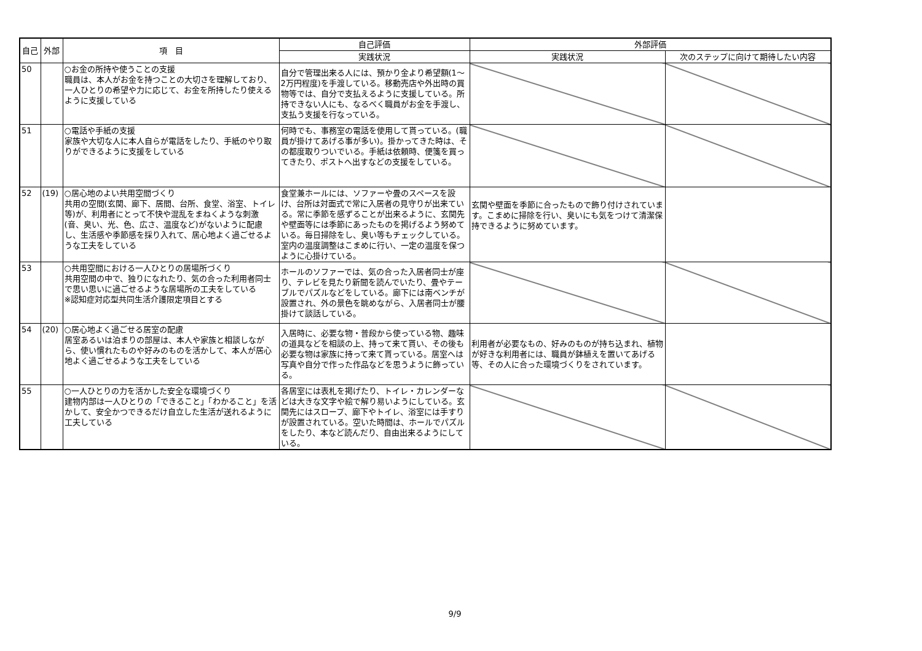| 自己 | 外部 | 項 目 | 自己評価 | 外部評価 | |
| --- | --- | --- | --- | --- | --- |
| | | | 実践状況 | 実践状況 | 次のステップに向けて期待したい内容 |
| 50 | | ○お金の所持や使うことの支援 職員は、本人がお金を持つことの大切さを理解しており、一人ひとりの希望や力に応じて、お金を所持したり使えるように支援している | 自分で管理出来る人には、預かり金より希望額(1～2万円程度)を手渡している。移動売店や外出時の買物等では、自分で支払えるように支援している。所持できない人にも、なるべく職員がお金を手渡し、支払う支援を行なっている。 | | |
| 51 | | ○電話や手紙の支援 家族や大切な人に本人自らが電話をしたり、手紙のやり取りができるように支援をしている | 何時でも、事務室の電話を使用して貰っている。(職員が掛けてあげる事が多い)。掛かってきた時は、その都度取りついでいる。手紙は依頼時、便箋を買ってきたり、ポストへ出すなどの支援をしている。 | | |
| 52 | (19) | ○居心地のよい共用空間づくり 共用の空間(玄関、廊下、居間、台所、食堂、浴室、トイレ等)が、利用者にとって不快や混乱をまねくような刺激(音、臭い、光、色、広さ、温度など)がないように配慮し、生活感や季節感を採り入れて、居心地よく過ごせるような工夫をしている | 食堂兼ホールには、ソファーや畳のスペースを設け、台所は対面式で常に入居者の見守りが出来ている。常に季節を感ずることが出来るように、玄関先や壁面等には季節にあったものを掲げるよう努めている。毎日掃除をし、臭い等もチェックしている。室内の温度調整はこまめに行い、一定の温度を保つように心掛けている。 | 玄関や壁面を季節に合ったもので飾り付けされています。こまめに掃除を行い、臭いにも気をつけて清潔保持できるように努めています。 | |
| 53 | | ○共用空間における一人ひとりの居場所づくり 共用空間の中で、独りになれたり、気の合った利用者同士で思い思いに過ごせるような居場所の工夫をしている ※認知症対応型共同生活介護限定項目とする | ホールのソファーでは、気の合った入居者同士が座り、テレビを見たり新聞を読んでいたり、畳やテーブルでパズルなどをしている。廊下には南ベンチが設置され、外の景色を眺めながら、入居者同士が腰掛けて談話している。 | | |
| 54 | (20) | ○居心地よく過ごせる居室の配慮 居室あるいは泊まりの部屋は、本人や家族と相談しながら、使い慣れたものや好みのものを活かして、本人が居心地よく過ごせるような工夫をしている | 入居時に、必要な物・普段から使っている物、趣味の道具などを相談の上、持って来て貰い、その後も必要な物は家族に持って来て貰っている。居室へは写真や自分で作った作品などを思うように飾っている。 | 利用者が必要なもの、好みのものが持ち込まれ、植物が好きな利用者には、職員が鉢植えを置いてあげる等、その人に合った環境づくりをされています。 | |
| 55 | | ○一人ひとりの力を活かした安全な環境づくり 建物内部は一人ひとりの「できること」「わかること」を活かして、安全かつできるだけ自立した生活が送れるように工夫している | 各居室には表札を掲げたり、トイレ・カレンダーなどは大きな文字や絵で解り易いようにしている。玄関先にはスロープ、廊下やトイレ、浴室には手すりが設置されている。空いた時間は、ホールでパズルをしたり、本など読んだり、自由出来るようにしている。 | | |
9/9